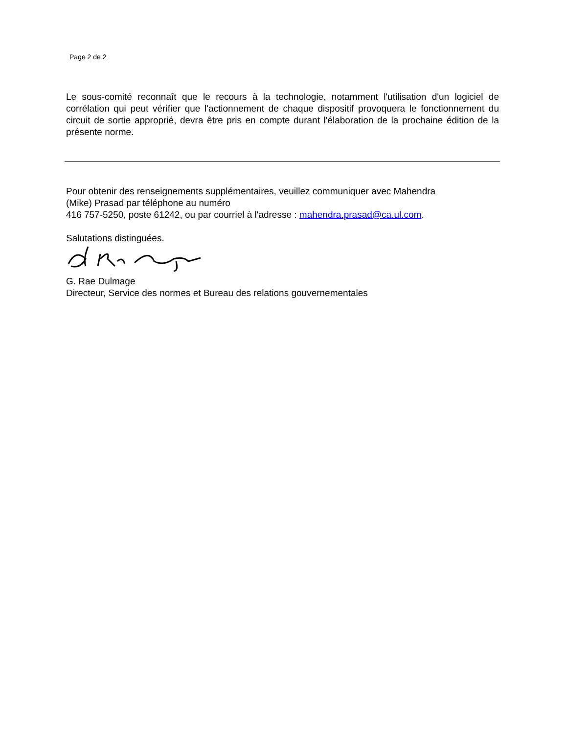Page 2 de 2
Le sous-comité reconnaît que le recours à la technologie, notamment l'utilisation d'un logiciel de corrélation qui peut vérifier que l'actionnement de chaque dispositif provoquera le fonctionnement du circuit de sortie approprié, devra être pris en compte durant l'élaboration de la prochaine édition de la présente norme.
Pour obtenir des renseignements supplémentaires, veuillez communiquer avec Mahendra
(Mike) Prasad par téléphone au numéro
416 757-5250, poste 61242, ou par courriel à l'adresse : mahendra.prasad@ca.ul.com.
Salutations distinguées.
G. Rae Dulmage
Directeur, Service des normes et Bureau des relations gouvernementales